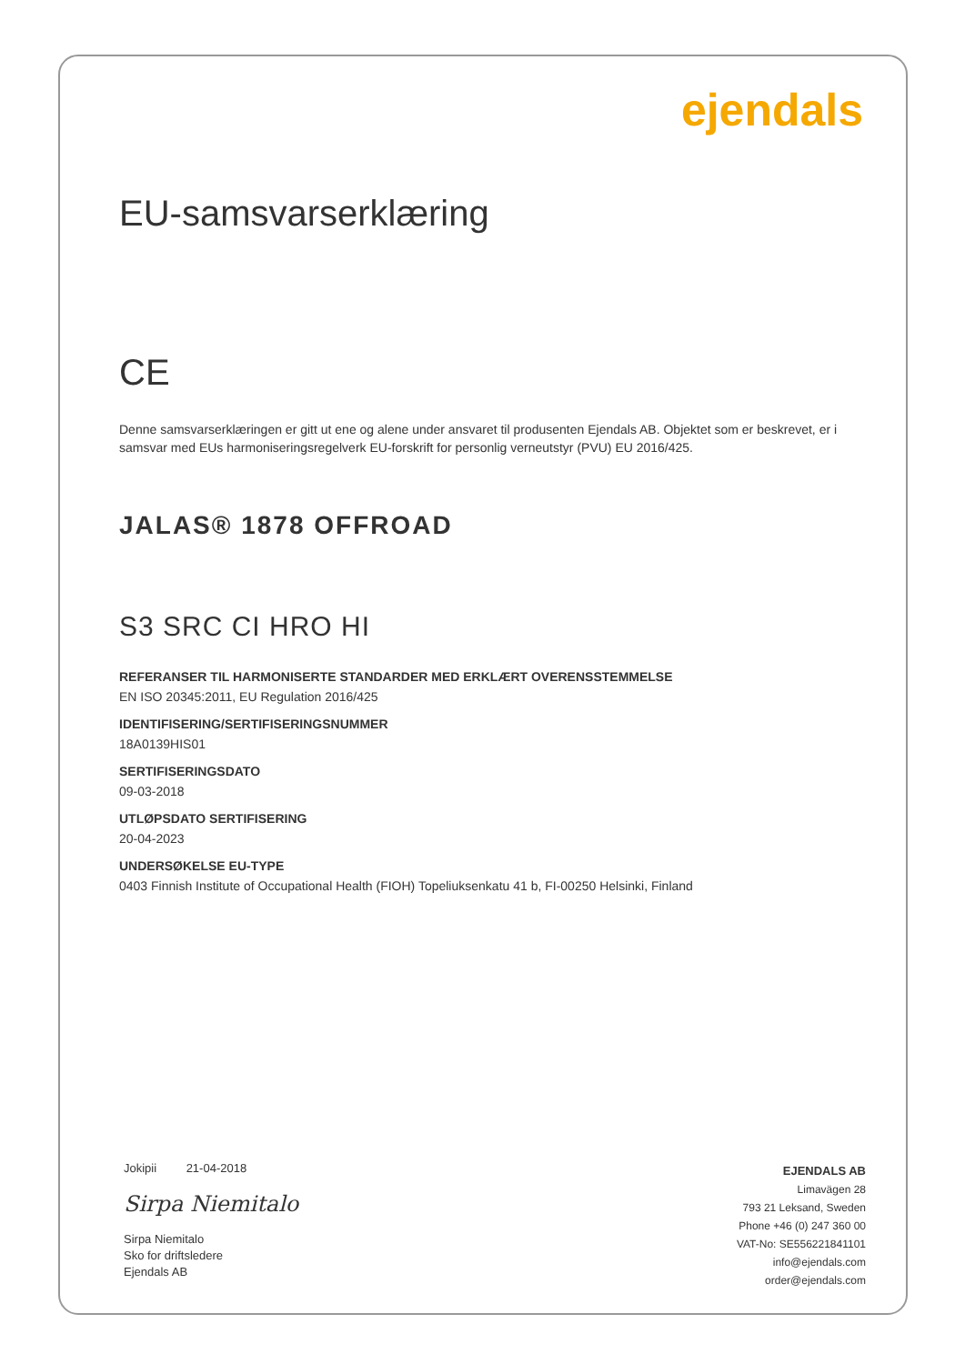ejendals
EU-samsvarserklæring
CE
Denne samsvarserklæringen er gitt ut ene og alene under ansvaret til produsenten Ejendals AB. Objektet som er beskrevet, er i samsvar med EUs harmoniseringsregelverk EU-forskrift for personlig verneutstyr (PVU) EU 2016/425.
JALAS® 1878 OFFROAD
S3 SRC CI HRO HI
REFERANSER TIL HARMONISERTE STANDARDER MED ERKLÆRT OVERENSSTEMMELSE
EN ISO 20345:2011, EU Regulation 2016/425
IDENTIFISERING/SERTIFISERINGSNUMMER
18A0139HIS01
SERTIFISERINGSDATO
09-03-2018
UTLØPSDATO SERTIFISERING
20-04-2023
UNDERSØKELSE EU-TYPE
0403 Finnish Institute of Occupational Health (FIOH) Topeliuksenkatu 41 b, FI-00250 Helsinki, Finland
Jokipii 21-04-2018
Sirpa Niemitalo
Sirpa Niemitalo
Sko for driftsledere
Ejendals AB
EJENDALS AB
Limavägen 28
793 21 Leksand, Sweden
Phone +46 (0) 247 360 00
VAT-No: SE556221841101
info@ejendals.com
order@ejendals.com